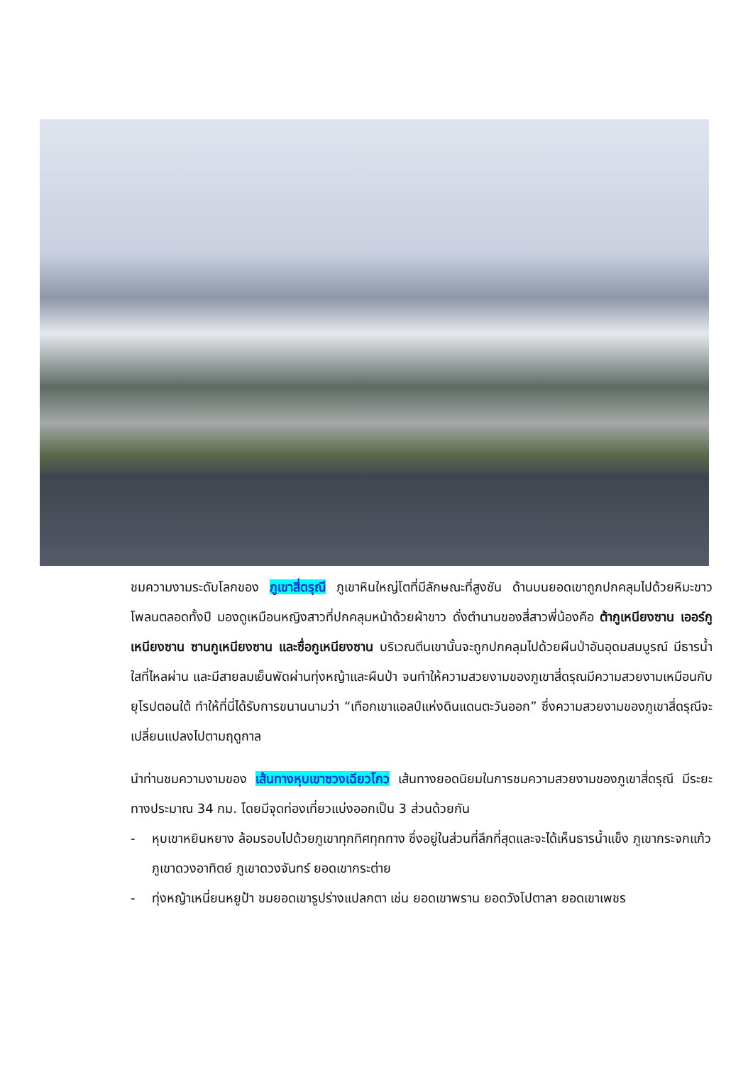ชมความงามระดับโลกของ ภูเขาสี่ดรุณี ภูเขาหินใหญ่โตที่มีลักษณะที่สูงชัน ด้านบนยอดเขาถูกปกคลุมไปด้วยหิมะขาวโพลนตลอดทั้งปี มองดูเหมือนหญิงสาวที่ปกคลุมหน้าด้วยผ้าขาว ดั่งตำนานของสี่สาวพี่น้องคือ ต้ากูเหนียงซาน เออร์กูเหนียงซาน ซานกูเหนียงซาน และซื่อกูเหนียงซาน บริเวณตีนเขานั้นจะถูกปกคลุมไปด้วยผืนป่าอันอุดมสมบูรณ์ มีธารน้ำใสที่ไหลผ่าน และมีสายลมเย็นพัดผ่านทุ่งหญ้าและผืนป่า จนทำให้ความสวยงามของภูเขาสี่ดรุณมีความสวยงามเหมือนกับยุโรปตอนใต้ ทำให้ที่นี่ได้รับการขนานนามว่า “เทือกเขาแอลป์แห่งดินแดนตะวันออก” ซึ่งความสวยงามของภูเขาสี่ดรุณีจะเปลี่ยนแปลงไปตามฤดูกาล
นำท่านชมความงามของ เส้นทางหุบเขาซวงเฉียวโกว เส้นทางยอดนิยมในการชมความสวยงามของภูเขาสี่ดรุณี มีระยะทางประมาณ 34 กม. โดยมีจุดท่องเที่ยวแบ่งออกเป็น 3 ส่วนด้วยกัน
- หุบเขาหยินหยาง ล้อมรอบไปด้วยภูเขาทุกทิศทุกทาง ซึ่งอยู่ในส่วนที่ลึกที่สุดและจะได้เห็นธารน้ำแข็ง ภูเขากระจกแก้ว ภูเขาดวงอาทิตย์ ภูเขาดวงจันทร์ ยอดเขากระต่าย
- ทุ่งหญ้าเหนี่ยนหยูป้า ชมยอดเขารูปร่างแปลกตา เช่น ยอดเขาพราน ยอดวังโปตาลา ยอดเขาเพชร